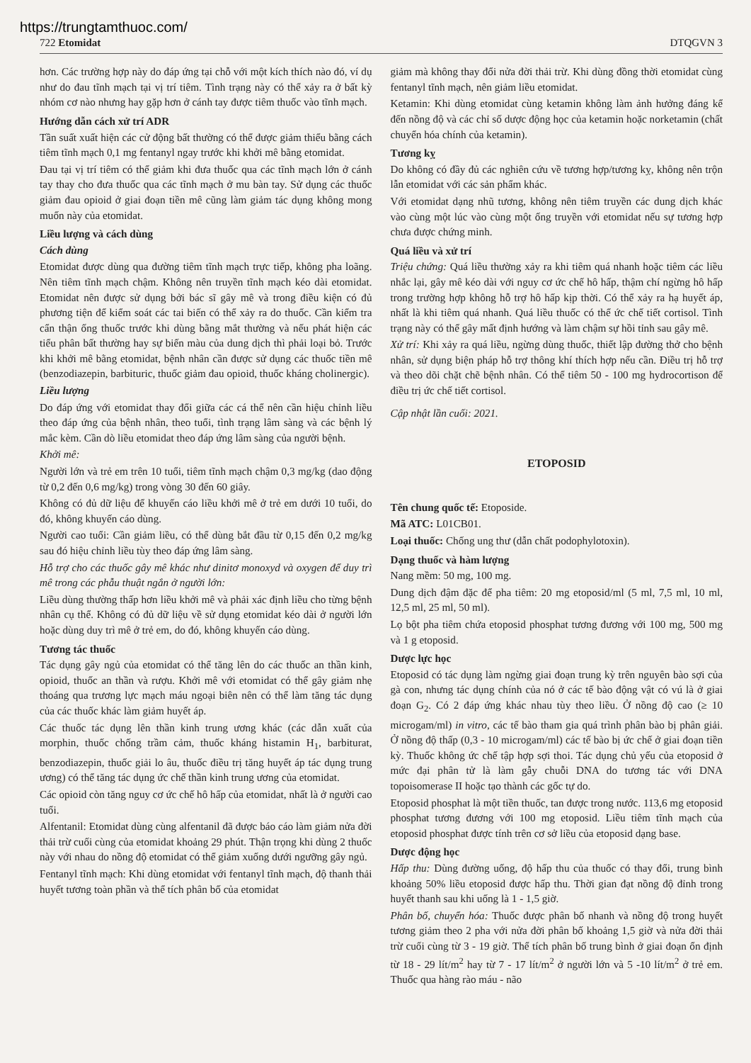https://trungtamthuoc.com/
722 Etomidat DTQGVN 3
hơn. Các trường hợp này do đáp ứng tại chỗ với một kích thích nào đó, ví dụ như do đau tĩnh mạch tại vị trí tiêm. Tình trạng này có thể xảy ra ở bất kỳ nhóm cơ nào nhưng hay gặp hơn ở cánh tay được tiêm thuốc vào tĩnh mạch.
Hướng dẫn cách xử trí ADR
Tần suất xuất hiện các cử động bất thường có thể được giảm thiểu bằng cách tiêm tĩnh mạch 0,1 mg fentanyl ngay trước khi khởi mê bằng etomidat.
Đau tại vị trí tiêm có thể giảm khi đưa thuốc qua các tĩnh mạch lớn ở cánh tay thay cho đưa thuốc qua các tĩnh mạch ở mu bàn tay. Sử dụng các thuốc giảm đau opioid ở giai đoạn tiền mê cũng làm giảm tác dụng không mong muốn này của etomidat.
Liều lượng và cách dùng
Cách dùng
Etomidat được dùng qua đường tiêm tĩnh mạch trực tiếp, không pha loãng. Nên tiêm tĩnh mạch chậm. Không nên truyền tĩnh mạch kéo dài etomidat. Etomidat nên được sử dụng bởi bác sĩ gây mê và trong điều kiện có đủ phương tiện để kiểm soát các tai biến có thể xảy ra do thuốc. Cần kiểm tra cẩn thận ống thuốc trước khi dùng bằng mắt thường và nếu phát hiện các tiểu phân bất thường hay sự biến màu của dung dịch thì phải loại bỏ. Trước khi khởi mê bằng etomidat, bệnh nhân cần được sử dụng các thuốc tiền mê (benzodiazepin, barbituric, thuốc giảm đau opioid, thuốc kháng cholinergic).
Liều lượng
Do đáp ứng với etomidat thay đổi giữa các cá thể nên cần hiệu chỉnh liều theo đáp ứng của bệnh nhân, theo tuổi, tình trạng lâm sàng và các bệnh lý mắc kèm. Cần dò liều etomidat theo đáp ứng lâm sàng của người bệnh.
Khởi mê:
Người lớn và trẻ em trên 10 tuổi, tiêm tĩnh mạch chậm 0,3 mg/kg (dao động từ 0,2 đến 0,6 mg/kg) trong vòng 30 đến 60 giây.
Không có đủ dữ liệu để khuyến cáo liều khởi mê ở trẻ em dưới 10 tuổi, do đó, không khuyến cáo dùng.
Người cao tuổi: Cần giảm liều, có thể dùng bắt đầu từ 0,15 đến 0,2 mg/kg sau đó hiệu chỉnh liều tùy theo đáp ứng lâm sàng.
Hỗ trợ cho các thuốc gây mê khác như dinitơ monoxyd và oxygen để duy trì mê trong các phẫu thuật ngắn ở người lớn:
Liều dùng thường thấp hơn liều khởi mê và phải xác định liều cho từng bệnh nhân cụ thể. Không có đủ dữ liệu về sử dụng etomidat kéo dài ở người lớn hoặc dùng duy trì mê ở trẻ em, do đó, không khuyến cáo dùng.
Tương tác thuốc
Tác dụng gây ngủ của etomidat có thể tăng lên do các thuốc an thần kinh, opioid, thuốc an thần và rượu. Khởi mê với etomidat có thể gây giảm nhẹ thoáng qua trương lực mạch máu ngoại biên nên có thể làm tăng tác dụng của các thuốc khác làm giảm huyết áp.
Các thuốc tác dụng lên thần kinh trung ương khác (các dẫn xuất của morphin, thuốc chống trầm cảm, thuốc kháng histamin H<sub>1</sub>, barbiturat, benzodiazepin, thuốc giải lo âu, thuốc điều trị tăng huyết áp tác dụng trung ương) có thể tăng tác dụng ức chế thần kinh trung ương của etomidat.
Các opioid còn tăng nguy cơ ức chế hô hấp của etomidat, nhất là ở người cao tuổi.
Alfentanil: Etomidat dùng cùng alfentanil đã được báo cáo làm giảm nửa đời thải trừ cuối cùng của etomidat khoảng 29 phút. Thận trọng khi dùng 2 thuốc này với nhau do nồng độ etomidat có thể giảm xuống dưới ngưỡng gây ngủ.
Fentanyl tĩnh mạch: Khi dùng etomidat với fentanyl tĩnh mạch, độ thanh thải huyết tương toàn phần và thể tích phân bố của etomidat
giảm mà không thay đổi nửa đời thải trừ. Khi dùng đồng thời etomidat cùng fentanyl tĩnh mạch, nên giảm liều etomidat.
Ketamin: Khi dùng etomidat cùng ketamin không làm ảnh hưởng đáng kể đến nồng độ và các chỉ số dược động học của ketamin hoặc norketamin (chất chuyển hóa chính của ketamin).
Tương kỵ
Do không có đầy đủ các nghiên cứu về tương hợp/tương kỵ, không nên trộn lẫn etomidat với các sản phẩm khác.
Với etomidat dạng nhũ tương, không nên tiêm truyền các dung dịch khác vào cùng một lúc vào cùng một ống truyền với etomidat nếu sự tương hợp chưa được chứng minh.
Quá liều và xử trí
Triệu chứng: Quá liều thường xảy ra khi tiêm quá nhanh hoặc tiêm các liều nhắc lại, gây mê kéo dài với nguy cơ ức chế hô hấp, thậm chí ngừng hô hấp trong trường hợp không hỗ trợ hô hấp kịp thời. Có thể xảy ra hạ huyết áp, nhất là khi tiêm quá nhanh. Quá liều thuốc có thể ức chế tiết cortisol. Tình trạng này có thể gây mất định hướng và làm chậm sự hồi tỉnh sau gây mê.
Xử trí: Khi xảy ra quá liều, ngừng dùng thuốc, thiết lập đường thở cho bệnh nhân, sử dụng biện pháp hỗ trợ thông khí thích hợp nếu cần. Điều trị hỗ trợ và theo dõi chặt chẽ bệnh nhân. Có thể tiêm 50 - 100 mg hydrocortison để điều trị ức chế tiết cortisol.
Cập nhật lần cuối: 2021.
ETOPOSID
Tên chung quốc tế: Etoposide.
Mã ATC: L01CB01.
Loại thuốc: Chống ung thư (dẫn chất podophylotoxin).
Dạng thuốc và hàm lượng
Nang mềm: 50 mg, 100 mg.
Dung dịch đậm đặc để pha tiêm: 20 mg etoposid/ml (5 ml, 7,5 ml, 10 ml, 12,5 ml, 25 ml, 50 ml).
Lọ bột pha tiêm chứa etoposid phosphat tương đương với 100 mg, 500 mg và 1 g etoposid.
Dược lực học
Etoposid có tác dụng làm ngừng giai đoạn trung kỳ trên nguyên bào sợi của gà con, nhưng tác dụng chính của nó ở các tế bào động vật có vú là ở giai đoạn G<sub>2</sub>. Có 2 đáp ứng khác nhau tùy theo liều. Ở nồng độ cao (≥ 10 microgam/ml) in vitro, các tế bào tham gia quá trình phân bào bị phân giải. Ở nồng độ thấp (0,3 - 10 microgam/ml) các tế bào bị ức chế ở giai đoạn tiền kỳ. Thuốc không ức chế tập hợp sợi thoi. Tác dụng chủ yếu của etoposid ở mức đại phân tử là làm gẫy chuỗi DNA do tương tác với DNA topoisomerase II hoặc tạo thành các gốc tự do.
Etoposid phosphat là một tiền thuốc, tan được trong nước. 113,6 mg etoposid phosphat tương đương với 100 mg etoposid. Liều tiêm tĩnh mạch của etoposid phosphat được tính trên cơ sở liều của etoposid dạng base.
Dược động học
Hấp thu: Dùng đường uống, độ hấp thu của thuốc có thay đổi, trung bình khoảng 50% liều etoposid được hấp thu. Thời gian đạt nồng độ đỉnh trong huyết thanh sau khi uống là 1 - 1,5 giờ.
Phân bố, chuyển hóa: Thuốc được phân bố nhanh và nồng độ trong huyết tương giảm theo 2 pha với nửa đời phân bố khoảng 1,5 giờ và nửa đời thải trừ cuối cùng từ 3 - 19 giờ. Thể tích phân bố trung bình ở giai đoạn ổn định từ 18 - 29 lít/m<sup>2</sup> hay từ 7 - 17 lít/m<sup>2</sup> ở người lớn và 5 -10 lít/m<sup>2</sup> ở trẻ em. Thuốc qua hàng rào máu - não